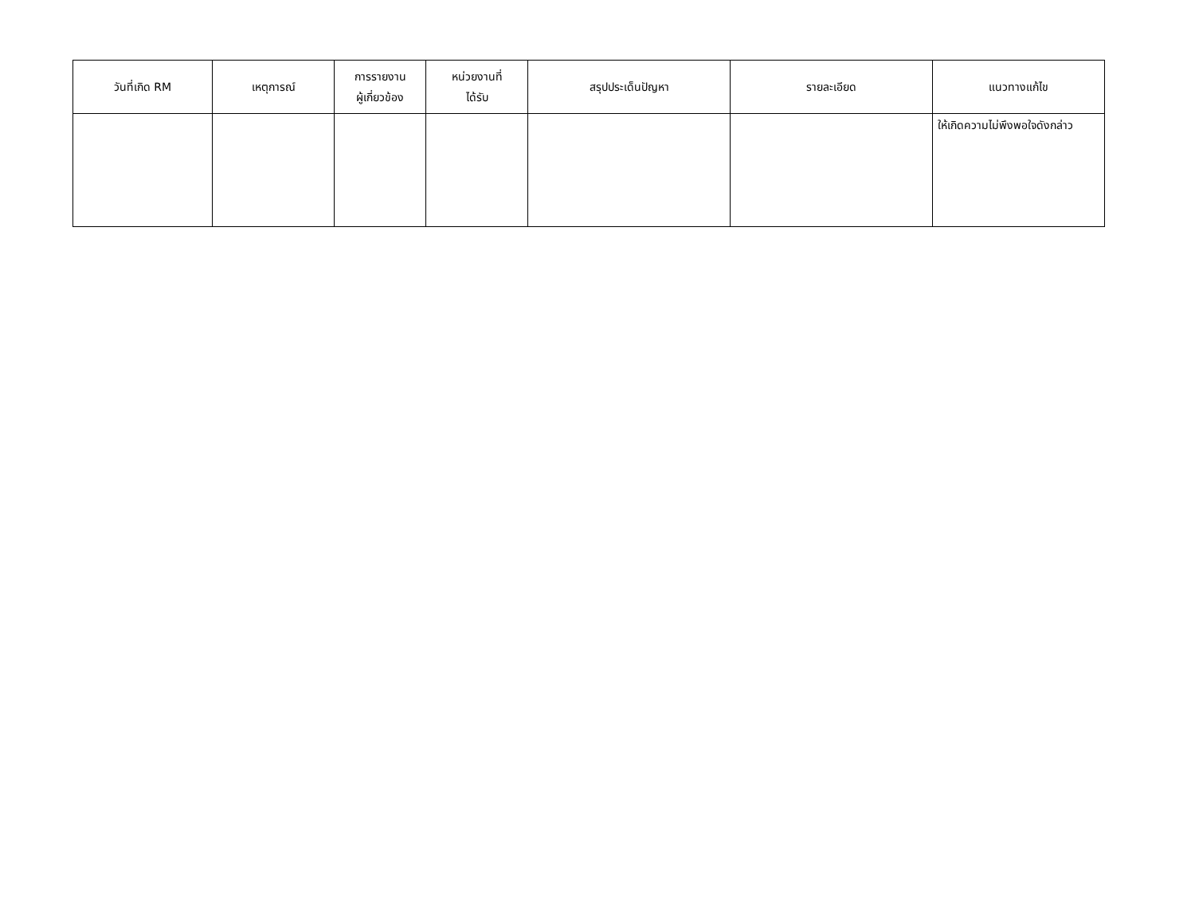| วันที่เกิด RM | เหตุการณ์ | การรายงาน ผู้เกี่ยวข้อง | หน่วยงานที่ ได้รับ | สรุปประเด็นปัญหา | รายละเอียด | แนวทางแก้ไข |
| --- | --- | --- | --- | --- | --- | --- |
| | | | | | | ให้เกิดความไม่พึงพอใจดังกล่าว |